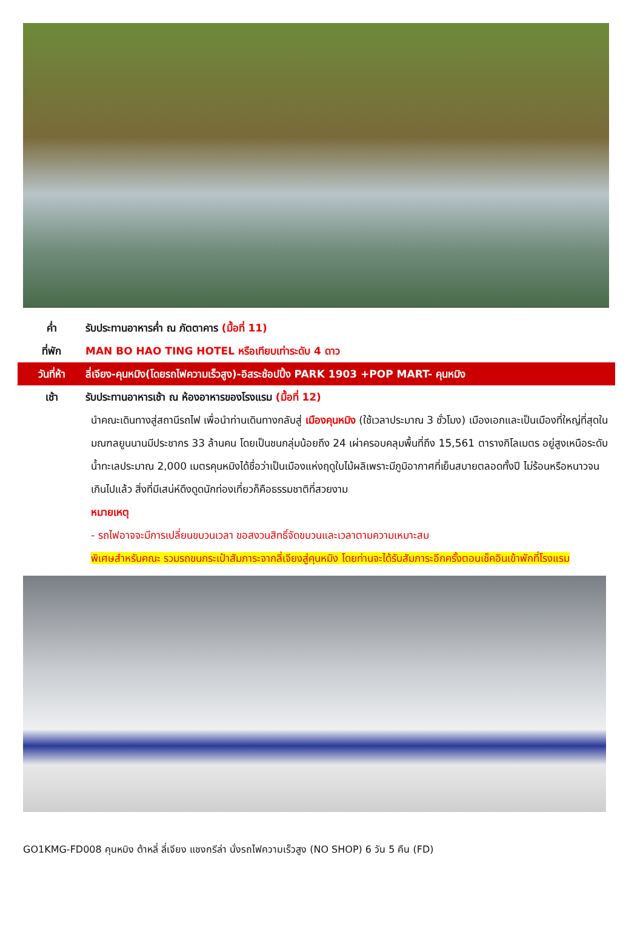ค่ำ รับประทานอาหารค่ำ ณ ภัตตาคาร (มื้อที่ 11)
ที่พัก MAN BO HAO TING HOTEL หรือเทียบเท่าระดับ 4 ดาว
วันที่ห้า ลี่เจียง-คุนหมิง(โดยรถไฟความเร็วสูง)-อิสระช้อปปิ้ง PARK 1903 +POP MART- คุนหมิง
เช้า รับประทานอาหารเช้า ณ ห้องอาหารของโรงแรม (มื้อที่ 12)
นำคณะเดินทางสู่สถานีรถไฟ เพื่อนำท่านเดินทางกลับสู่ เมืองคุนหมิง (ใช้เวลาประมาณ 3 ชั่วโมง) เมืองเอกและเป็นเมืองที่ใหญ่ที่สุดในมณฑลยูนนานมีประชากร 33 ล้านคน โดยเป็นชนกลุ่มน้อยถึง 24 เผ่าครอบคลุมพื้นที่ถึง 15,561 ตารางกิโลเมตร อยู่สูงเหนือระดับน้ำทะเลประมาณ 2,000 เมตรคุนหมิงได้ชื่อว่าเป็นเมืองแห่งฤดูใบไม้ผลิเพราะมีภูมิอากาศที่เย็นสบายตลอดทั้งปี ไม่ร้อนหรือหนาวจนเกินไปแล้ว สิ่งที่มีเสน่ห์ดึงดูดนักท่องเที่ยวก็คือธรรมชาติที่สวยงาม
หมายเหตุ
- รถไฟอาจจะมีการเปลี่ยนขบวนเวลา ขอสงวนสิทธิ์จัดขบวนและเวลาตามความเหมาะสม
พิเศษสำหรับคณะ รวมรถขนกระเป๋าสัมภาระจากลี่เจียงสู่คุนหมิง โดยท่านจะได้รับสัมภาระอีกครั้งตอนเช็คอินเข้าพักที่โรงแรม
GO1KMG-FD008 คุนหมิง ต้าหลี่ ลี่เจียง แชงกรีล่า นั่งรถไฟความเร็วสูง (NO SHOP) 6 วัน 5 คืน (FD)